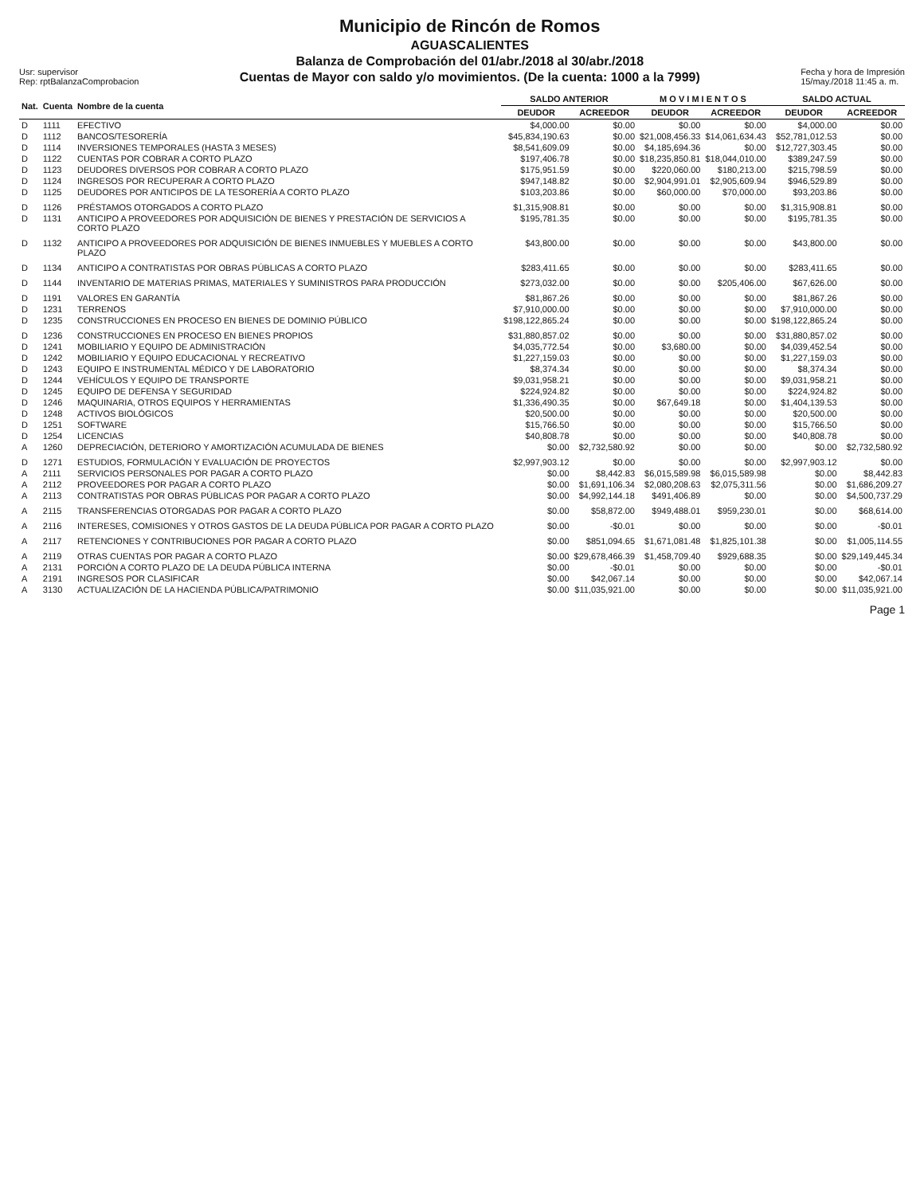Usr: supervisor
Rep: rptBalanzaComprobacion
Municipio de Rincón de Romos
AGUASCALIENTES
Balanza de Comprobación del 01/abr./2018 al 30/abr./2018
Cuentas de Mayor con saldo y/o movimientos. (De la cuenta: 1000 a la 7999)
Fecha y hora de Impresión
15/may./2018 11:45 a. m.
| Nat. | Cuenta | Nombre de la cuenta | SALDO ANTERIOR | | M O V I M I E N T O S | | SALDO ACTUAL | |
| --- | --- | --- | --- | --- | --- | --- | --- | --- |
| | | | DEUDOR | ACREEDOR | DEUDOR | ACREEDOR | DEUDOR | ACREEDOR |
| D | 1111 | EFECTIVO | $4,000.00 | $0.00 | $0.00 | $0.00 | $4,000.00 | $0.00 |
| D | 1112 | BANCOS/TESORERÍA | $45,834,190.63 | $0.00 | $21,008,456.33 | $14,061,634.43 | $52,781,012.53 | $0.00 |
| D | 1114 | INVERSIONES TEMPORALES (HASTA 3 MESES) | $8,541,609.09 | $0.00 | $4,185,694.36 | $0.00 | $12,727,303.45 | $0.00 |
| D | 1122 | CUENTAS POR COBRAR A CORTO PLAZO | $197,406.78 | $0.00 | $18,235,850.81 | $18,044,010.00 | $389,247.59 | $0.00 |
| D | 1123 | DEUDORES DIVERSOS POR COBRAR A CORTO PLAZO | $175,951.59 | $0.00 | $220,060.00 | $180,213.00 | $215,798.59 | $0.00 |
| D | 1124 | INGRESOS POR RECUPERAR A CORTO PLAZO | $947,148.82 | $0.00 | $2,904,991.01 | $2,905,609.94 | $946,529.89 | $0.00 |
| D | 1125 | DEUDORES POR ANTICIPOS DE LA TESORERÍA A CORTO PLAZO | $103,203.86 | $0.00 | $60,000.00 | $70,000.00 | $93,203.86 | $0.00 |
| D | 1126 | PRÉSTAMOS OTORGADOS A CORTO PLAZO | $1,315,908.81 | $0.00 | $0.00 | $0.00 | $1,315,908.81 | $0.00 |
| D | 1131 | ANTICIPO A PROVEEDORES POR ADQUISICIÓN DE BIENES Y PRESTACIÓN DE SERVICIOS A CORTO PLAZO | $195,781.35 | $0.00 | $0.00 | $0.00 | $195,781.35 | $0.00 |
| D | 1132 | ANTICIPO A PROVEEDORES POR ADQUISICIÓN DE BIENES INMUEBLES Y MUEBLES A CORTO PLAZO | $43,800.00 | $0.00 | $0.00 | $0.00 | $43,800.00 | $0.00 |
| D | 1134 | ANTICIPO A CONTRATISTAS POR OBRAS PÚBLICAS A CORTO PLAZO | $283,411.65 | $0.00 | $0.00 | $0.00 | $283,411.65 | $0.00 |
| D | 1144 | INVENTARIO DE MATERIAS PRIMAS, MATERIALES Y SUMINISTROS PARA PRODUCCIÓN | $273,032.00 | $0.00 | $0.00 | $205,406.00 | $67,626.00 | $0.00 |
| D | 1191 | VALORES EN GARANTÍA | $81,867.26 | $0.00 | $0.00 | $0.00 | $81,867.26 | $0.00 |
| D | 1231 | TERRENOS | $7,910,000.00 | $0.00 | $0.00 | $0.00 | $7,910,000.00 | $0.00 |
| D | 1235 | CONSTRUCCIONES EN PROCESO EN BIENES DE DOMINIO PÚBLICO | $198,122,865.24 | $0.00 | $0.00 | $0.00 | $198,122,865.24 | $0.00 |
| D | 1236 | CONSTRUCCIONES EN PROCESO EN BIENES PROPIOS | $31,880,857.02 | $0.00 | $0.00 | $0.00 | $31,880,857.02 | $0.00 |
| D | 1241 | MOBILIARIO Y EQUIPO DE ADMINISTRACIÓN | $4,035,772.54 | $0.00 | $3,680.00 | $0.00 | $4,039,452.54 | $0.00 |
| D | 1242 | MOBILIARIO Y EQUIPO EDUCACIONAL Y RECREATIVO | $1,227,159.03 | $0.00 | $0.00 | $0.00 | $1,227,159.03 | $0.00 |
| D | 1243 | EQUIPO E INSTRUMENTAL MÉDICO Y DE LABORATORIO | $8,374.34 | $0.00 | $0.00 | $0.00 | $8,374.34 | $0.00 |
| D | 1244 | VEHÍCULOS Y EQUIPO DE TRANSPORTE | $9,031,958.21 | $0.00 | $0.00 | $0.00 | $9,031,958.21 | $0.00 |
| D | 1245 | EQUIPO DE DEFENSA Y SEGURIDAD | $224,924.82 | $0.00 | $0.00 | $0.00 | $224,924.82 | $0.00 |
| D | 1246 | MAQUINARIA, OTROS EQUIPOS Y HERRAMIENTAS | $1,336,490.35 | $0.00 | $67,649.18 | $0.00 | $1,404,139.53 | $0.00 |
| D | 1248 | ACTIVOS BIOLÓGICOS | $20,500.00 | $0.00 | $0.00 | $0.00 | $20,500.00 | $0.00 |
| D | 1251 | SOFTWARE | $15,766.50 | $0.00 | $0.00 | $0.00 | $15,766.50 | $0.00 |
| D | 1254 | LICENCIAS | $40,808.78 | $0.00 | $0.00 | $0.00 | $40,808.78 | $0.00 |
| A | 1260 | DEPRECIACIÓN, DETERIORO Y AMORTIZACIÓN ACUMULADA DE BIENES | $0.00 | $2,732,580.92 | $0.00 | $0.00 | $0.00 | $2,732,580.92 |
| D | 1271 | ESTUDIOS, FORMULACIÓN Y EVALUACIÓN DE PROYECTOS | $2,997,903.12 | $0.00 | $0.00 | $0.00 | $2,997,903.12 | $0.00 |
| A | 2111 | SERVICIOS PERSONALES POR PAGAR A CORTO PLAZO | $0.00 | $8,442.83 | $6,015,589.98 | $6,015,589.98 | $0.00 | $8,442.83 |
| A | 2112 | PROVEEDORES POR PAGAR A CORTO PLAZO | $0.00 | $1,691,106.34 | $2,080,208.63 | $2,075,311.56 | $0.00 | $1,686,209.27 |
| A | 2113 | CONTRATISTAS POR OBRAS PÚBLICAS POR PAGAR A CORTO PLAZO | $0.00 | $4,992,144.18 | $491,406.89 | $0.00 | $0.00 | $4,500,737.29 |
| A | 2115 | TRANSFERENCIAS OTORGADAS POR PAGAR A CORTO PLAZO | $0.00 | $58,872.00 | $949,488.01 | $959,230.01 | $0.00 | $68,614.00 |
| A | 2116 | INTERESES, COMISIONES Y OTROS GASTOS DE LA DEUDA PÚBLICA POR PAGAR A CORTO PLAZO | $0.00 | -$0.01 | $0.00 | $0.00 | $0.00 | -$0.01 |
| A | 2117 | RETENCIONES Y CONTRIBUCIONES POR PAGAR A CORTO PLAZO | $0.00 | $851,094.65 | $1,671,081.48 | $1,825,101.38 | $0.00 | $1,005,114.55 |
| A | 2119 | OTRAS CUENTAS POR PAGAR A CORTO PLAZO | $0.00 | $29,678,466.39 | $1,458,709.40 | $929,688.35 | $0.00 | $29,149,445.34 |
| A | 2131 | PORCIÓN A CORTO PLAZO DE LA DEUDA PÚBLICA INTERNA | $0.00 | -$0.01 | $0.00 | $0.00 | $0.00 | -$0.01 |
| A | 2191 | INGRESOS POR CLASIFICAR | $0.00 | $42,067.14 | $0.00 | $0.00 | $0.00 | $42,067.14 |
| A | 3130 | ACTUALIZACIÓN DE LA HACIENDA PÚBLICA/PATRIMONIO | $0.00 | $11,035,921.00 | $0.00 | $0.00 | $0.00 | $11,035,921.00 |
Page 1